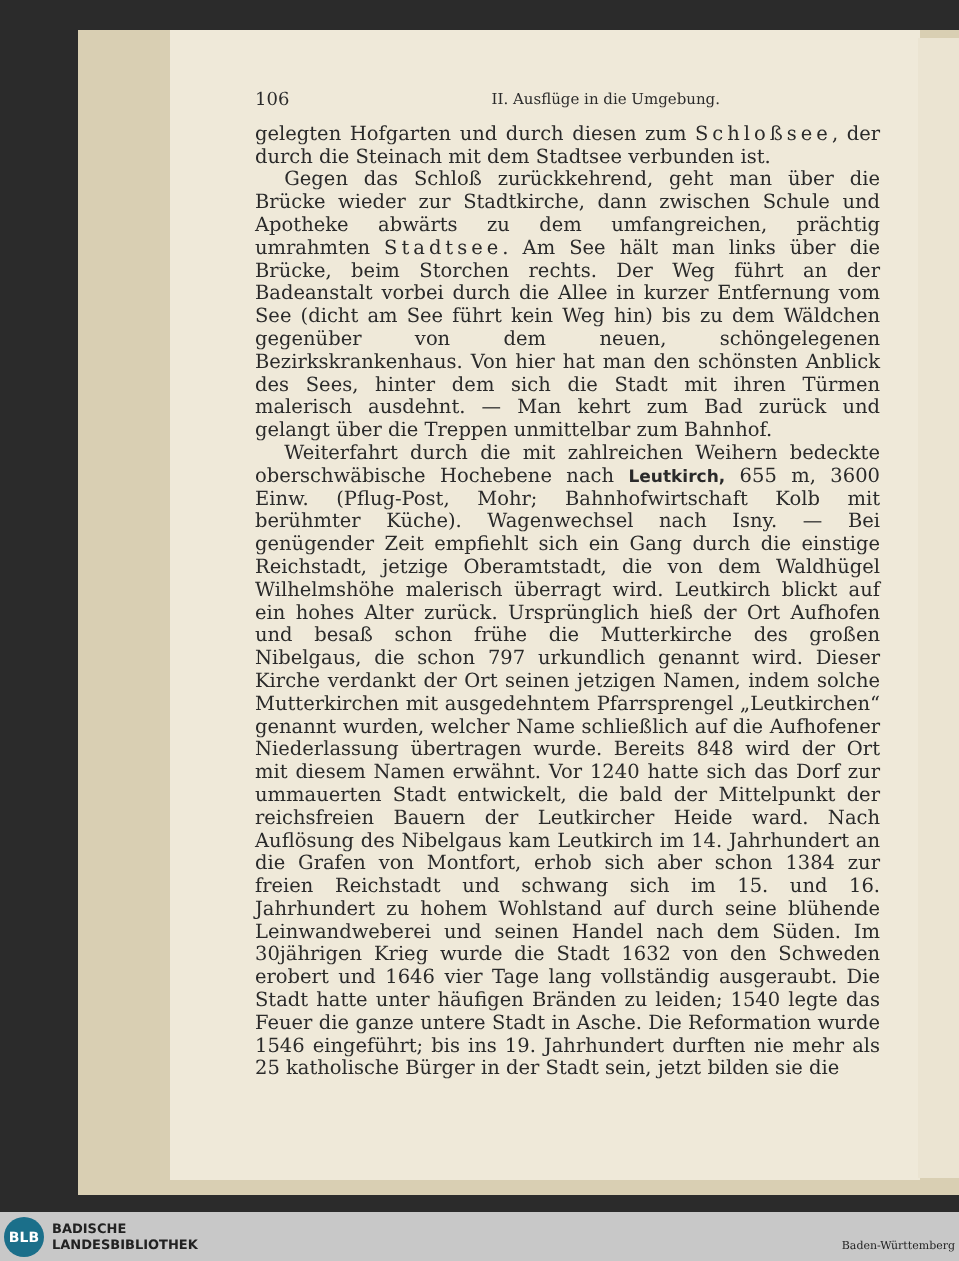106 II. Ausflüge in die Umgebung.
gelegten Hofgarten und durch diesen zum Schloßsee, der durch die Steinach mit dem Stadtsee verbunden ist.
Gegen das Schloß zurückkehrend, geht man über die Brücke wieder zur Stadtkirche, dann zwischen Schule und Apotheke abwärts zu dem umfangreichen, prächtig umrahmten Stadtsee. Am See hält man links über die Brücke, beim Storchen rechts. Der Weg führt an der Badeanstalt vorbei durch die Allee in kurzer Entfernung vom See (dicht am See führt kein Weg hin) bis zu dem Wäldchen gegenüber von dem neuen, schöngelegenen Bezirkskrankenhaus. Von hier hat man den schönsten Anblick des Sees, hinter dem sich die Stadt mit ihren Türmen malerisch ausdehnt. — Man kehrt zum Bad zurück und gelangt über die Treppen unmittelbar zum Bahnhof.
Weiterfahrt durch die mit zahlreichen Weihern bedeckte oberschwäbische Hochebene nach Leutkirch, 655 m, 3600 Einw. (Pflug-Post, Mohr; Bahnhofwirtschaft Kolb mit berühmter Küche). Wagenwechsel nach Isny. — Bei genügender Zeit empfiehlt sich ein Gang durch die einstige Reichstadt, jetzige Oberamtstadt, die von dem Waldhügel Wilhelmshöhe malerisch überragt wird. Leutkirch blickt auf ein hohes Alter zurück. Ursprünglich hieß der Ort Aufhofen und besaß schon frühe die Mutterkirche des großen Nibelgaus, die schon 797 urkundlich genannt wird. Dieser Kirche verdankt der Ort seinen jetzigen Namen, indem solche Mutterkirchen mit ausgedehntem Pfarrsprengel „Leutkirchen“ genannt wurden, welcher Name schließlich auf die Aufhofener Niederlassung übertragen wurde. Bereits 848 wird der Ort mit diesem Namen erwähnt. Vor 1240 hatte sich das Dorf zur ummauerten Stadt entwickelt, die bald der Mittelpunkt der reichsfreien Bauern der Leutkircher Heide ward. Nach Auflösung des Nibelgaus kam Leutkirch im 14. Jahrhundert an die Grafen von Montfort, erhob sich aber schon 1384 zur freien Reichstadt und schwang sich im 15. und 16. Jahrhundert zu hohem Wohlstand auf durch seine blühende Leinwandweberei und seinen Handel nach dem Süden. Im 30jährigen Krieg wurde die Stadt 1632 von den Schweden erobert und 1646 vier Tage lang vollständig ausgeraubt. Die Stadt hatte unter häufigen Bränden zu leiden; 1540 legte das Feuer die ganze untere Stadt in Asche. Die Reformation wurde 1546 eingeführt; bis ins 19. Jahrhundert durften nie mehr als 25 katholische Bürger in der Stadt sein, jetzt bilden sie die
BLB
BADISCHE
LANDESBIBLIOTHEK
Baden-Württemberg